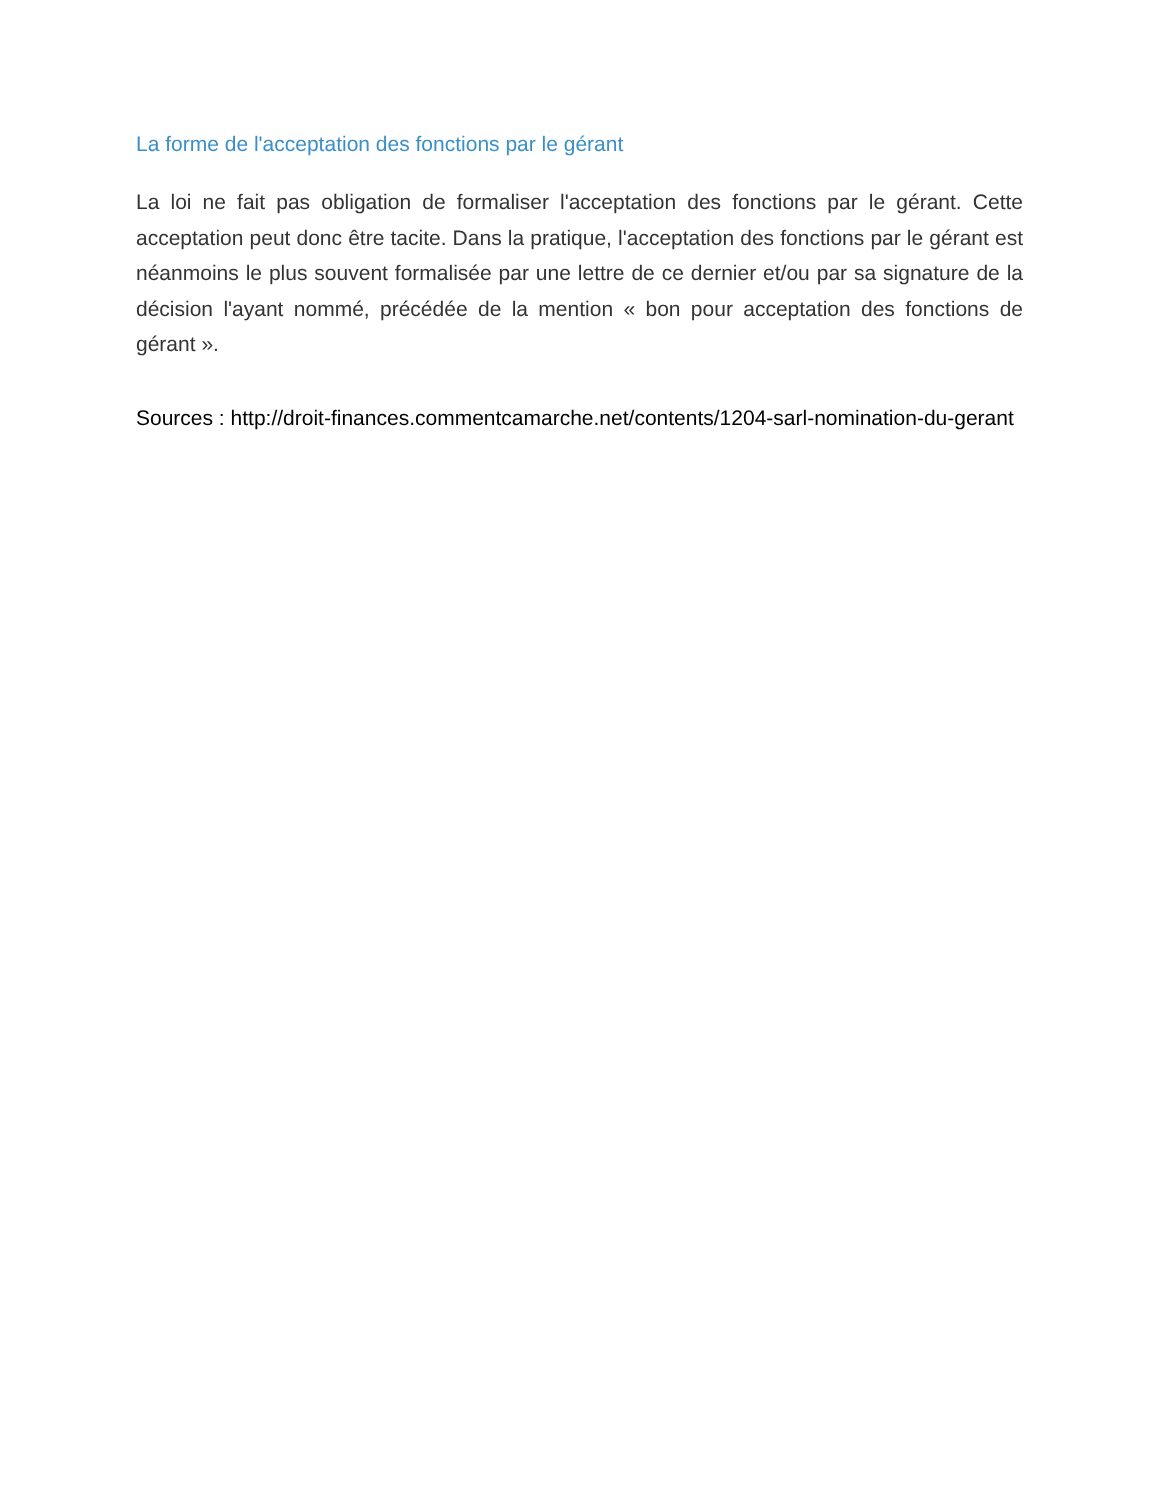La forme de l'acceptation des fonctions par le gérant
La loi ne fait pas obligation de formaliser l'acceptation des fonctions par le gérant. Cette acceptation peut donc être tacite. Dans la pratique, l'acceptation des fonctions par le gérant est néanmoins le plus souvent formalisée par une lettre de ce dernier et/ou par sa signature de la décision l'ayant nommé, précédée de la mention « bon pour acceptation des fonctions de gérant ».
Sources : http://droit-finances.commentcamarche.net/contents/1204-sarl-nomination-du-gerant